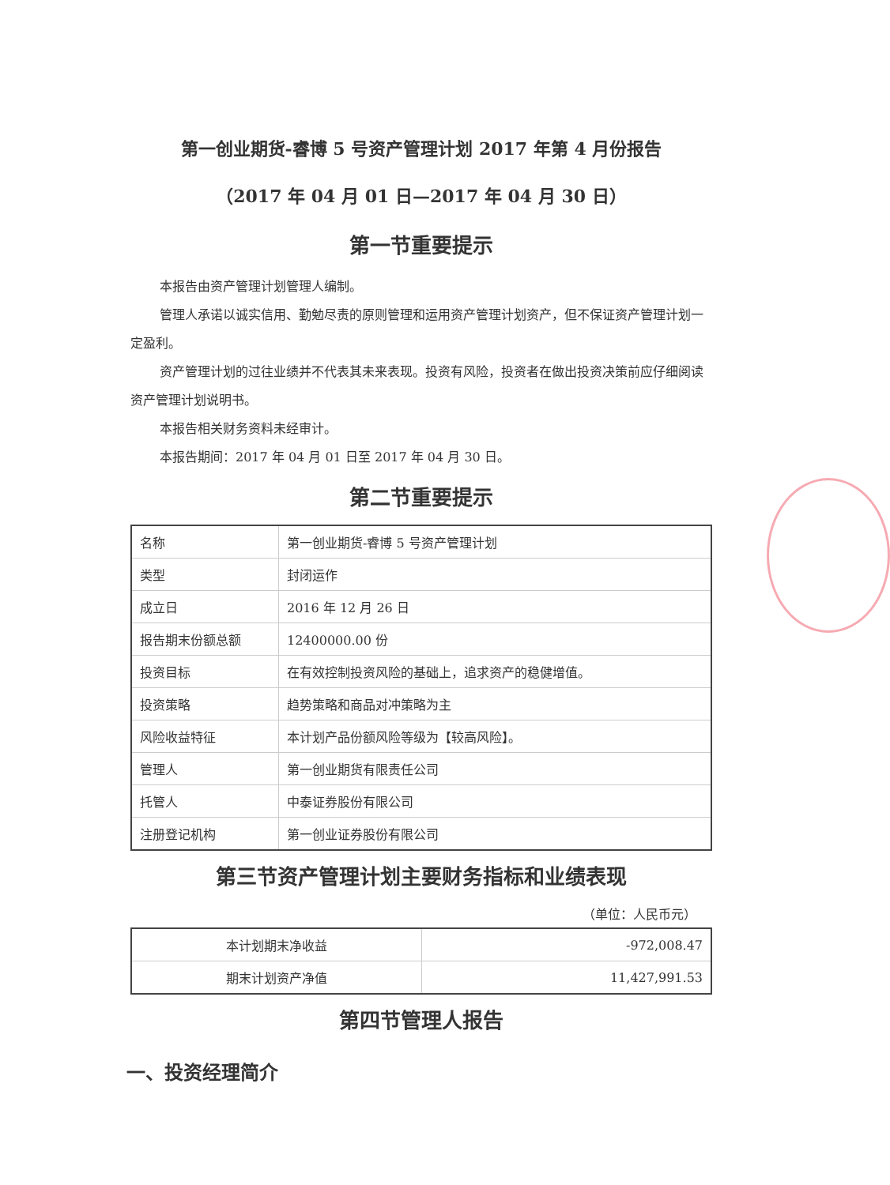第一创业期货-睿博 5 号资产管理计划 2017 年第 4 月份报告
（2017 年 04 月 01 日—2017 年 04 月 30 日）
第一节重要提示
本报告由资产管理计划管理人编制。
管理人承诺以诚实信用、勤勉尽责的原则管理和运用资产管理计划资产，但不保证资产管理计划一定盈利。
资产管理计划的过往业绩并不代表其未来表现。投资有风险，投资者在做出投资决策前应仔细阅读资产管理计划说明书。
本报告相关财务资料未经审计。
本报告期间：2017 年 04 月 01 日至 2017 年 04 月 30 日。
第二节重要提示
| 名称 | 第一创业期货-睿博 5 号资产管理计划 |
| 类型 | 封闭运作 |
| 成立日 | 2016 年 12 月 26 日 |
| 报告期末份额总额 | 12400000.00 份 |
| 投资目标 | 在有效控制投资风险的基础上，追求资产的稳健增值。 |
| 投资策略 | 趋势策略和商品对冲策略为主 |
| 风险收益特征 | 本计划产品份额风险等级为【较高风险】。 |
| 管理人 | 第一创业期货有限责任公司 |
| 托管人 | 中泰证券股份有限公司 |
| 注册登记机构 | 第一创业证券股份有限公司 |
第三节资产管理计划主要财务指标和业绩表现
（单位：人民币元）
| 本计划期末净收益 | -972,008.47 |
| 期末计划资产净值 | 11,427,991.53 |
第四节管理人报告
一、投资经理简介